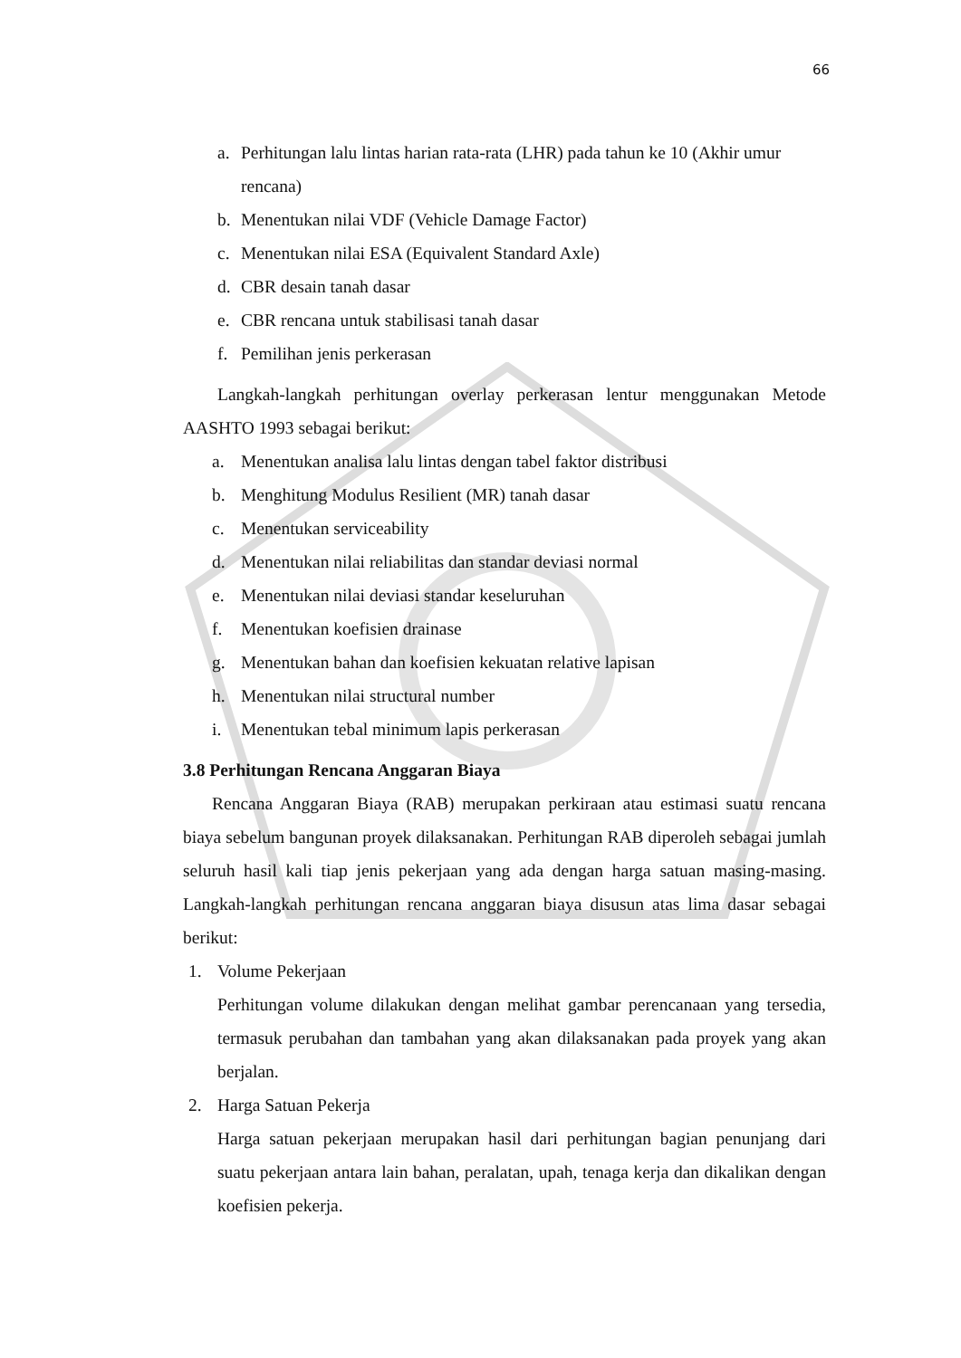66
a. Perhitungan lalu lintas harian rata-rata (LHR) pada tahun ke 10 (Akhir umur rencana)
b. Menentukan nilai VDF (Vehicle Damage Factor)
c. Menentukan nilai ESA (Equivalent Standard Axle)
d. CBR desain tanah dasar
e. CBR rencana untuk stabilisasi tanah dasar
f. Pemilihan jenis perkerasan
Langkah-langkah perhitungan overlay perkerasan lentur menggunakan Metode AASHTO 1993 sebagai berikut:
a. Menentukan analisa lalu lintas dengan tabel faktor distribusi
b. Menghitung Modulus Resilient (MR) tanah dasar
c. Menentukan serviceability
d. Menentukan nilai reliabilitas dan standar deviasi normal
e. Menentukan nilai deviasi standar keseluruhan
f. Menentukan koefisien drainase
g. Menentukan bahan dan koefisien kekuatan relative lapisan
h. Menentukan nilai structural number
i. Menentukan tebal minimum lapis perkerasan
3.8 Perhitungan Rencana Anggaran Biaya
Rencana Anggaran Biaya (RAB) merupakan perkiraan atau estimasi suatu rencana biaya sebelum bangunan proyek dilaksanakan. Perhitungan RAB diperoleh sebagai jumlah seluruh hasil kali tiap jenis pekerjaan yang ada dengan harga satuan masing-masing. Langkah-langkah perhitungan rencana anggaran biaya disusun atas lima dasar sebagai berikut:
1. Volume Pekerjaan
Perhitungan volume dilakukan dengan melihat gambar perencanaan yang tersedia, termasuk perubahan dan tambahan yang akan dilaksanakan pada proyek yang akan berjalan.
2. Harga Satuan Pekerja
Harga satuan pekerjaan merupakan hasil dari perhitungan bagian penunjang dari suatu pekerjaan antara lain bahan, peralatan, upah, tenaga kerja dan dikalikan dengan koefisien pekerja.